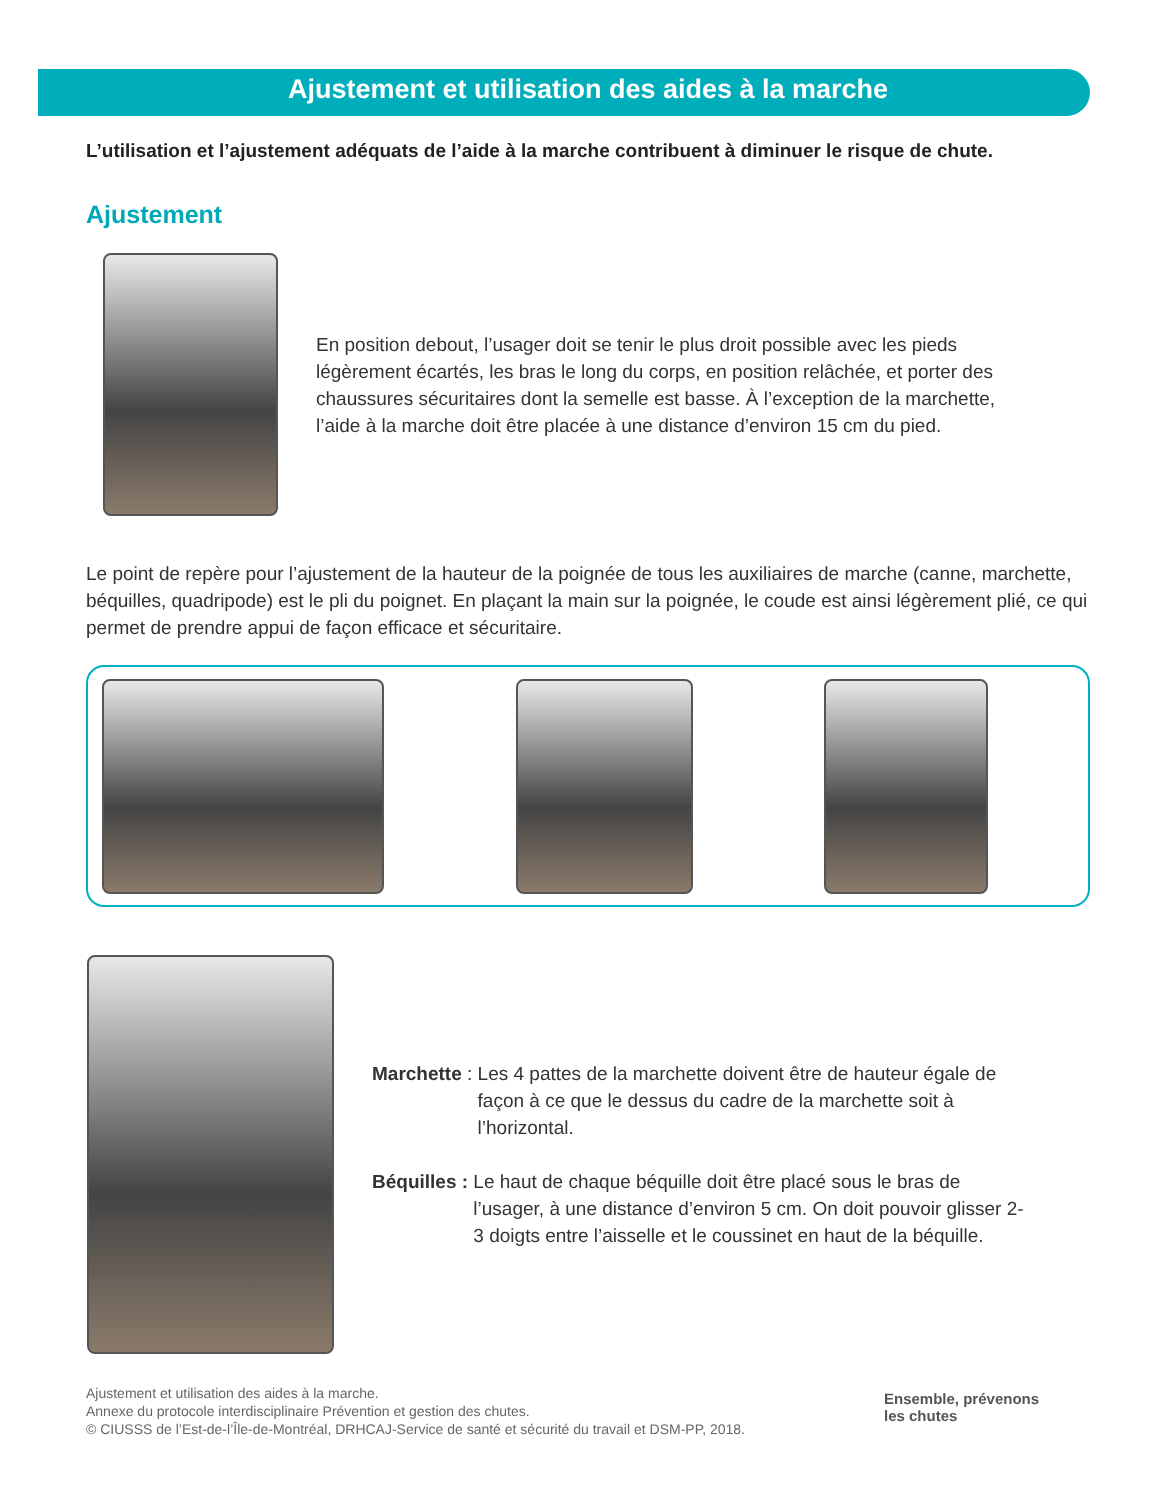Ajustement et utilisation des aides à la marche
L’utilisation et l’ajustement adéquats de l’aide à la marche contribuent à diminuer le risque de chute.
Ajustement
En position debout, l’usager doit se tenir le plus droit possible avec les pieds légèrement écartés, les bras le long du corps, en position relâchée, et porter des chaussures sécuritaires dont la semelle est basse. À l’exception de la marchette, l’aide à la marche doit être placée à une distance d’environ 15 cm du pied.
Le point de repère pour l’ajustement de la hauteur de la poignée de tous les auxiliaires de marche (canne, marchette, béquilles, quadripode) est le pli du poignet. En plaçant la main sur la poignée, le coude est ainsi légèrement plié, ce qui permet de prendre appui de façon efficace et sécuritaire.
Marchette : Les 4 pattes de la marchette doivent être de hauteur égale de façon à ce que le dessus du cadre de la marchette soit à l’horizontal.
Béquilles : Le haut de chaque béquille doit être placé sous le bras de l’usager, à une distance d’environ 5 cm. On doit pouvoir glisser 2-3 doigts entre l’aisselle et le coussinet en haut de la béquille.
Ajustement et utilisation des aides à la marche.
Annexe du protocole interdisciplinaire Prévention et gestion des chutes.
© CIUSSS de l’Est-de-l’Île-de-Montréal, DRHCAJ-Service de santé et sécurité du travail et DSM-PP, 2018.
Ensemble, prévenons
les chutes